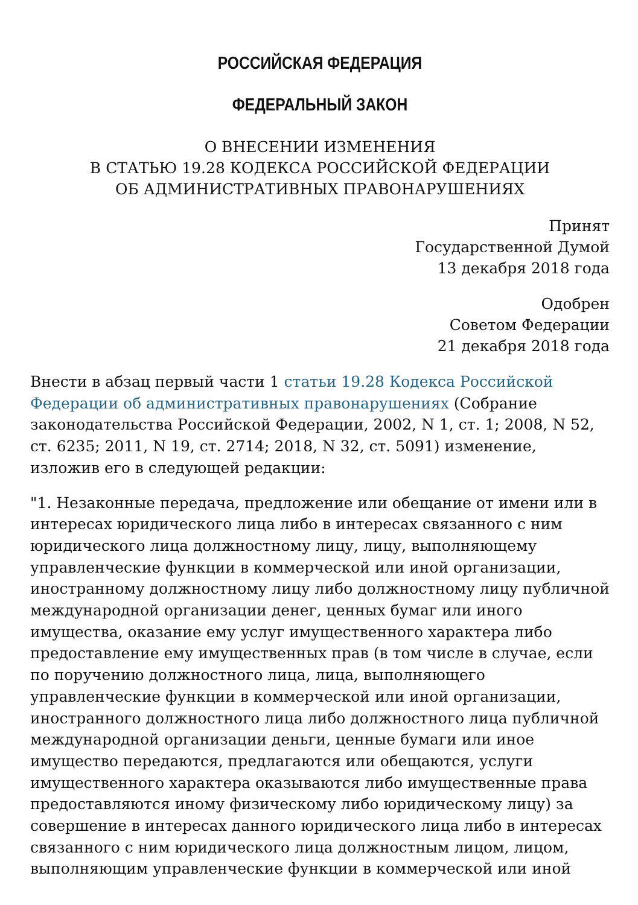РОССИЙСКАЯ ФЕДЕРАЦИЯ
ФЕДЕРАЛЬНЫЙ ЗАКОН
О ВНЕСЕНИИ ИЗМЕНЕНИЯ
В СТАТЬЮ 19.28 КОДЕКСА РОССИЙСКОЙ ФЕДЕРАЦИИ
ОБ АДМИНИСТРАТИВНЫХ ПРАВОНАРУШЕНИЯХ
Принят
Государственной Думой
13 декабря 2018 года
Одобрен
Советом Федерации
21 декабря 2018 года
Внести в абзац первый части 1 статьи 19.28 Кодекса Российской Федерации об административных правонарушениях (Собрание законодательства Российской Федерации, 2002, N 1, ст. 1; 2008, N 52, ст. 6235; 2011, N 19, ст. 2714; 2018, N 32, ст. 5091) изменение, изложив его в следующей редакции:
"1. Незаконные передача, предложение или обещание от имени или в интересах юридического лица либо в интересах связанного с ним юридического лица должностному лицу, лицу, выполняющему управленческие функции в коммерческой или иной организации, иностранному должностному лицу либо должностному лицу публичной международной организации денег, ценных бумаг или иного имущества, оказание ему услуг имущественного характера либо предоставление ему имущественных прав (в том числе в случае, если по поручению должностного лица, лица, выполняющего управленческие функции в коммерческой или иной организации, иностранного должностного лица либо должностного лица публичной международной организации деньги, ценные бумаги или иное имущество передаются, предлагаются или обещаются, услуги имущественного характера оказываются либо имущественные права предоставляются иному физическому либо юридическому лицу) за совершение в интересах данного юридического лица либо в интересах связанного с ним юридического лица должностным лицом, лицом, выполняющим управленческие функции в коммерческой или иной